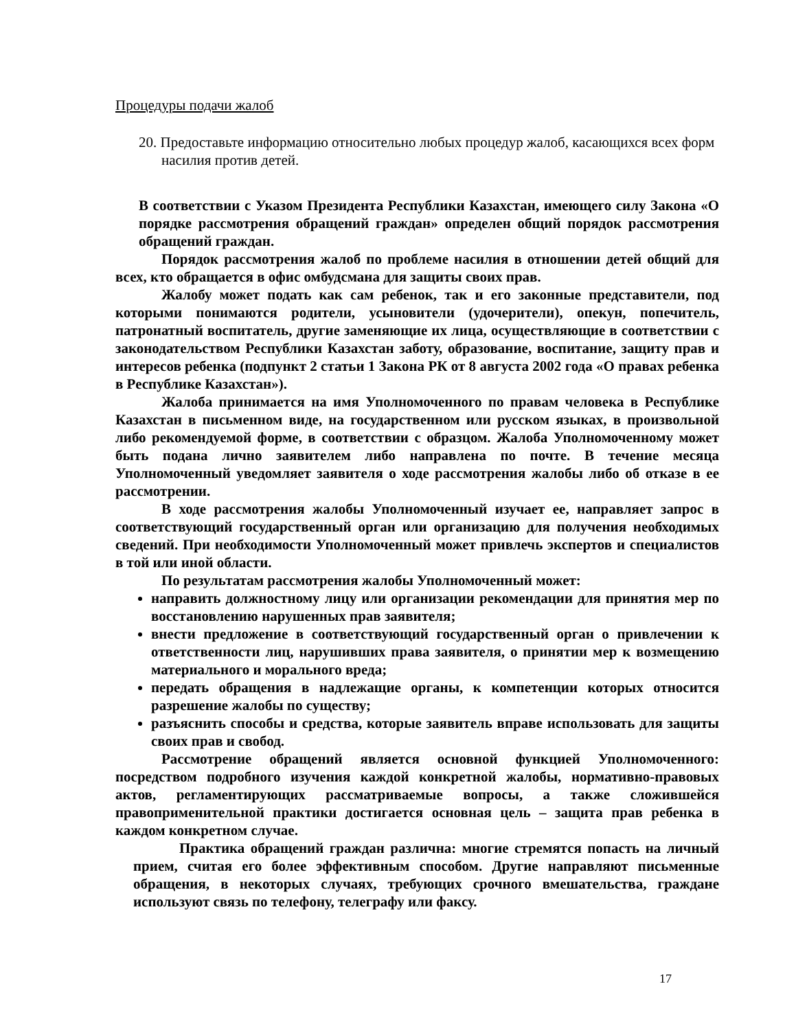Процедуры подачи жалоб
20. Предоставьте информацию относительно любых процедур жалоб, касающихся всех форм насилия против детей.
В соответствии с Указом Президента Республики Казахстан, имеющего силу Закона «О порядке рассмотрения обращений граждан» определен общий порядок рассмотрения обращений граждан.
Порядок рассмотрения жалоб по проблеме насилия в отношении детей общий для всех, кто обращается в офис омбудсмана для защиты своих прав.
Жалобу может подать как сам ребенок, так и его законные представители, под которыми понимаются родители, усыновители (удочерители), опекун, попечитель, патронатный воспитатель, другие заменяющие их лица, осуществляющие в соответствии с законодательством Республики Казахстан заботу, образование, воспитание, защиту прав и интересов ребенка (подпункт 2 статьи 1 Закона РК от 8 августа 2002 года «О правах ребенка в Республике Казахстан»).
Жалоба принимается на имя Уполномоченного по правам человека в Республике Казахстан в письменном виде, на государственном или русском языках, в произвольной либо рекомендуемой форме, в соответствии с образцом. Жалоба Уполномоченному может быть подана лично заявителем либо направлена по почте. В течение месяца Уполномоченный уведомляет заявителя о ходе рассмотрения жалобы либо об отказе в ее рассмотрении.
В ходе рассмотрения жалобы Уполномоченный изучает ее, направляет запрос в соответствующий государственный орган или организацию для получения необходимых сведений. При необходимости Уполномоченный может привлечь экспертов и специалистов в той или иной области.
По результатам рассмотрения жалобы Уполномоченный может:
направить должностному лицу или организации рекомендации для принятия мер по восстановлению нарушенных прав заявителя;
внести предложение в соответствующий государственный орган о привлечении к ответственности лиц, нарушивших права заявителя, о принятии мер к возмещению материального и морального вреда;
передать обращения в надлежащие органы, к компетенции которых относится разрешение жалобы по существу;
разъяснить способы и средства, которые заявитель вправе использовать для защиты своих прав и свобод.
Рассмотрение обращений является основной функцией Уполномоченного: посредством подробного изучения каждой конкретной жалобы, нормативно-правовых актов, регламентирующих рассматриваемые вопросы, а также сложившейся правоприменительной практики достигается основная цель – защита прав ребенка в каждом конкретном случае.
Практика обращений граждан различна: многие стремятся попасть на личный прием, считая его более эффективным способом. Другие направляют письменные обращения, в некоторых случаях, требующих срочного вмешательства, граждане используют связь по телефону, телеграфу или факсу.
17